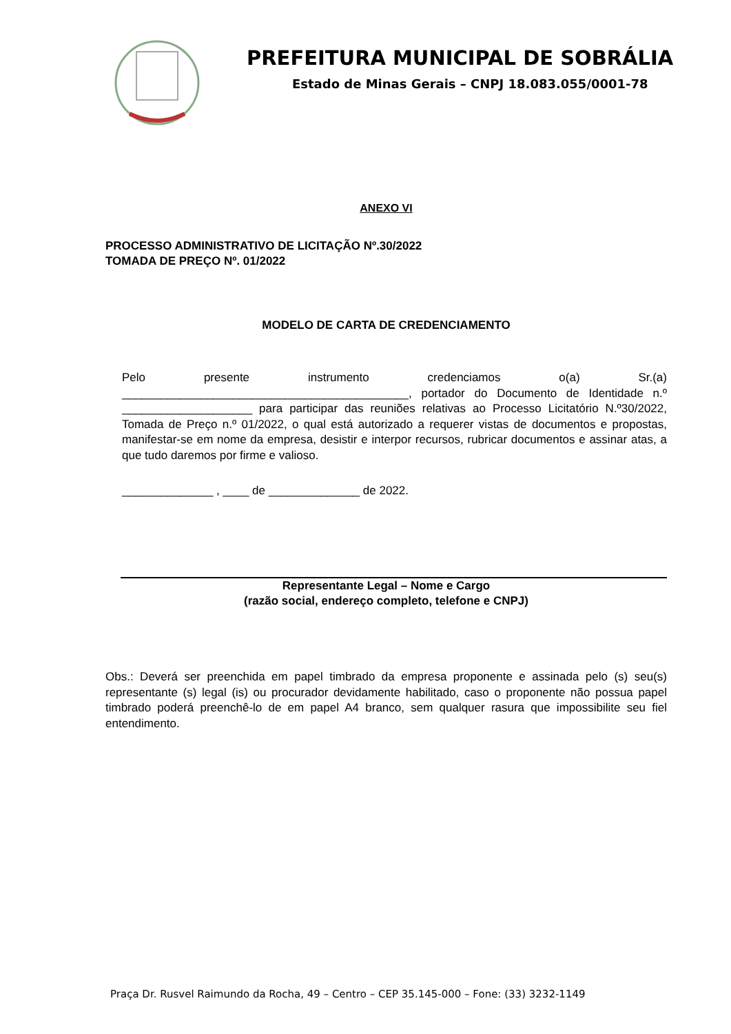PREFEITURA MUNICIPAL DE SOBRÁLIA
Estado de Minas Gerais – CNPJ 18.083.055/0001-78
ANEXO VI
PROCESSO ADMINISTRATIVO DE LICITAÇÃO Nº.30/2022
TOMADA DE PREÇO Nº. 01/2022
MODELO DE CARTA DE CREDENCIAMENTO
Pelo presente instrumento credenciamos o(a) Sr.(a) ____________________________________________, portador do Documento de Identidade n.º ____________________ para participar das reuniões relativas ao Processo Licitatório N.º30/2022, Tomada de Preço n.º 01/2022, o qual está autorizado a requerer vistas de documentos e propostas, manifestar-se em nome da empresa, desistir e interpor recursos, rubricar documentos e assinar atas, a que tudo daremos por firme e valioso.
______________ , ____ de ______________ de 2022.
Representante Legal – Nome e Cargo
(razão social, endereço completo, telefone e CNPJ)
Obs.: Deverá ser preenchida em papel timbrado da empresa proponente e assinada pelo (s) seu(s) representante (s) legal (is) ou procurador devidamente habilitado, caso o proponente não possua papel timbrado poderá preenchê-lo de em papel A4 branco, sem qualquer rasura que impossibilite seu fiel entendimento.
Praça Dr. Rusvel Raimundo da Rocha, 49 – Centro – CEP 35.145-000 – Fone: (33) 3232-1149